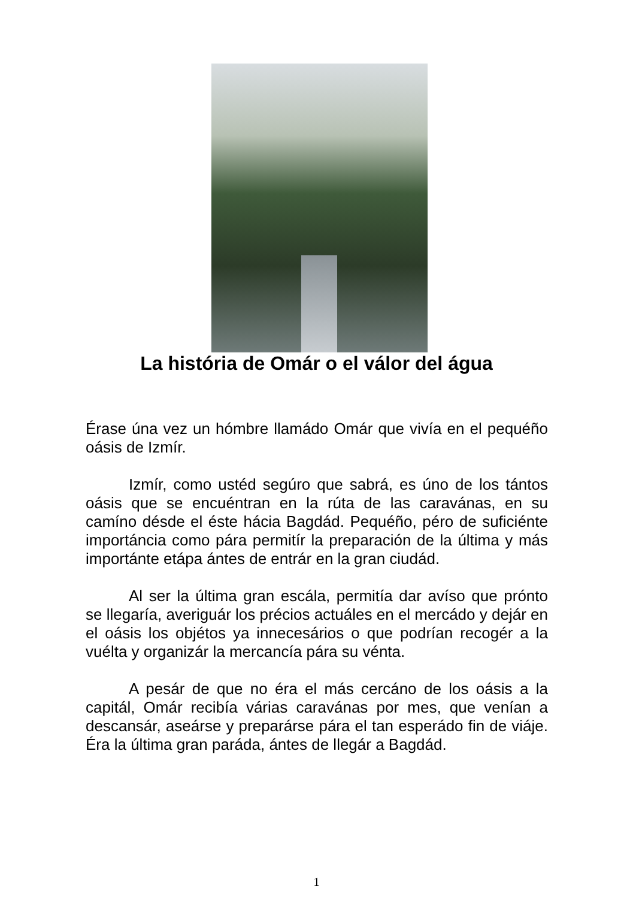La história de Omár o el válor del água
Érase úna vez un hómbre llamádo Omár que vivía en el pequéño oásis de Izmír.
Izmír, como ustéd segúro que sabrá, es úno de los tántos oásis que se encuéntran en la rúta de las caravánas, en su camíno désde el éste hácia Bagdád. Pequéño, péro de suficiénte importáncia como pára permitír la preparación de la última y más importánte etápa ántes de entrár en la gran ciudád.
Al ser la última gran escála, permitía dar avíso que prónto se llegaría, averiguár los précios actuáles en el mercádo y dejár en el oásis los objétos ya innecesários o que podrían recogér a la vuélta y organizár la mercancía pára su vénta.
A pesár de que no éra el más cercáno de los oásis a la capitál, Omár recibía várias caravánas por mes, que venían a descansár, aseárse y preparárse pára el tan esperádo fin de viáje. Éra la última gran paráda, ántes de llegár a Bagdád.
1